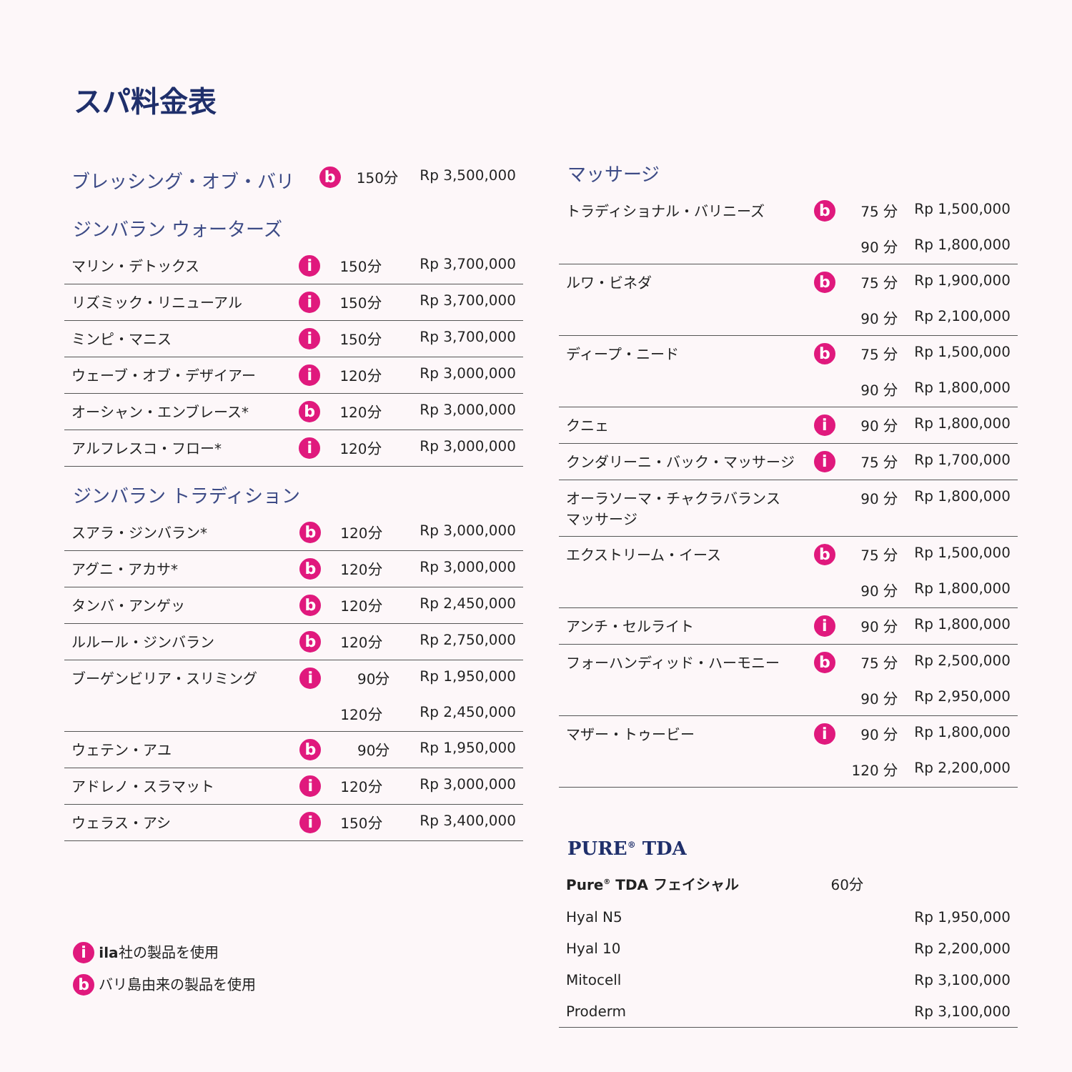スパ料金表
| ブレッシング・オブ・バリ | b | 150分 | Rp 3,500,000 |
ジンバラン ウォーターズ
| マリン・デトックス | i | 150分 | Rp 3,700,000 |
| リズミック・リニューアル | i | 150分 | Rp 3,700,000 |
| ミンピ・マニス | i | 150分 | Rp 3,700,000 |
| ウェーブ・オブ・デザイアー | i | 120分 | Rp 3,000,000 |
| オーシャン・エンブレース* | b | 120分 | Rp 3,000,000 |
| アルフレスコ・フロー* | i | 120分 | Rp 3,000,000 |
ジンバラン トラディション
| スアラ・ジンバラン* | b | 120分 | Rp 3,000,000 |
| アグニ・アカサ* | b | 120分 | Rp 3,000,000 |
| タンバ・アンゲッ | b | 120分 | Rp 2,450,000 |
| ルルール・ジンバラン | b | 120分 | Rp 2,750,000 |
| ブーゲンビリア・スリミング | i | 90分 | Rp 1,950,000 |
| | | 120分 | Rp 2,450,000 |
| ウェテン・アユ | b | 90分 | Rp 1,950,000 |
| アドレノ・スラマット | i | 120分 | Rp 3,000,000 |
| ウェラス・アシ | i | 150分 | Rp 3,400,000 |
i ila社の製品を使用
b バリ島由来の製品を使用
マッサージ
| トラディショナル・バリニーズ | b | 75 分 | Rp 1,500,000 |
| | | 90 分 | Rp 1,800,000 |
| ルワ・ビネダ | b | 75 分 | Rp 1,900,000 |
| | | 90 分 | Rp 2,100,000 |
| ディープ・ニード | b | 75 分 | Rp 1,500,000 |
| | | 90 分 | Rp 1,800,000 |
| クニェ | i | 90 分 | Rp 1,800,000 |
| クンダリーニ・バック・マッサージ | i | 75 分 | Rp 1,700,000 |
| オーラソーマ・チャクラバランス マッサージ | | 90 分 | Rp 1,800,000 |
| エクストリーム・イース | b | 75 分 | Rp 1,500,000 |
| | | 90 分 | Rp 1,800,000 |
| アンチ・セルライト | i | 90 分 | Rp 1,800,000 |
| フォーハンディッド・ハーモニー | b | 75 分 | Rp 2,500,000 |
| | | 90 分 | Rp 2,950,000 |
| マザー・トゥービー | i | 90 分 | Rp 1,800,000 |
| | | 120 分 | Rp 2,200,000 |
PURE<sup>®</sup> TDA
| Pure<sup>®</sup> TDA フェイシャル | 60分 | |
| Hyal N5 | | Rp 1,950,000 |
| Hyal 10 | | Rp 2,200,000 |
| Mitocell | | Rp 3,100,000 |
| Proderm | | Rp 3,100,000 |